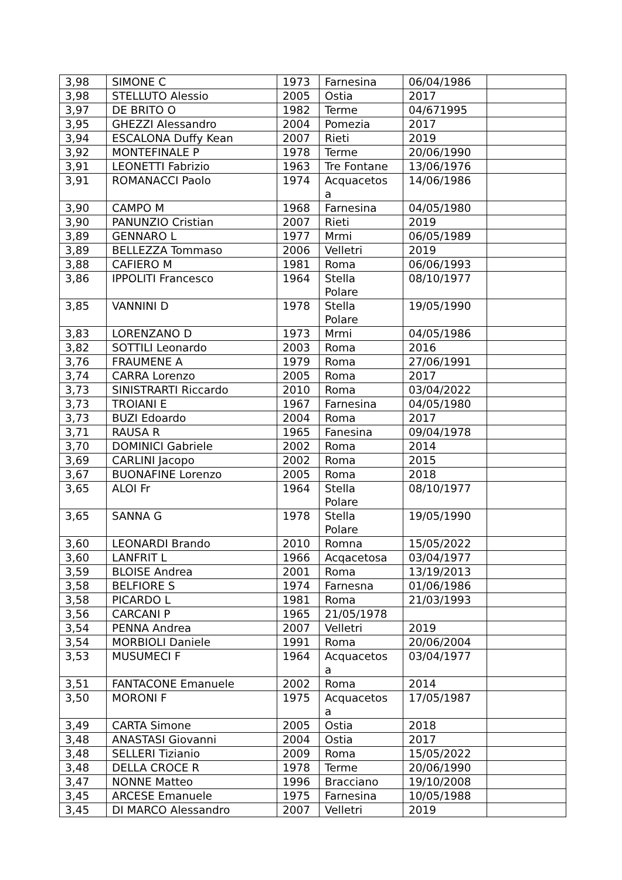| 3,98 | SIMONE C | 1973 | Farnesina | 06/04/1986 | |
| 3,98 | STELLUTO Alessio | 2005 | Ostia | 2017 | |
| 3,97 | DE BRITO O | 1982 | Terme | 04/671995 | |
| 3,95 | GHEZZI Alessandro | 2004 | Pomezia | 2017 | |
| 3,94 | ESCALONA Duffy Kean | 2007 | Rieti | 2019 | |
| 3,92 | MONTEFINALE P | 1978 | Terme | 20/06/1990 | |
| 3,91 | LEONETTI Fabrizio | 1963 | Tre Fontane | 13/06/1976 | |
| 3,91 | ROMANACCI Paolo | 1974 | Acquacetos a | 14/06/1986 | |
| 3,90 | CAMPO M | 1968 | Farnesina | 04/05/1980 | |
| 3,90 | PANUNZIO Cristian | 2007 | Rieti | 2019 | |
| 3,89 | GENNARO L | 1977 | Mrmi | 06/05/1989 | |
| 3,89 | BELLEZZA Tommaso | 2006 | Velletri | 2019 | |
| 3,88 | CAFIERO M | 1981 | Roma | 06/06/1993 | |
| 3,86 | IPPOLITI Francesco | 1964 | Stella Polare | 08/10/1977 | |
| 3,85 | VANNINI D | 1978 | Stella Polare | 19/05/1990 | |
| 3,83 | LORENZANO D | 1973 | Mrmi | 04/05/1986 | |
| 3,82 | SOTTILI Leonardo | 2003 | Roma | 2016 | |
| 3,76 | FRAUMENE A | 1979 | Roma | 27/06/1991 | |
| 3,74 | CARRA Lorenzo | 2005 | Roma | 2017 | |
| 3,73 | SINISTRARTI Riccardo | 2010 | Roma | 03/04/2022 | |
| 3,73 | TROIANI E | 1967 | Farnesina | 04/05/1980 | |
| 3,73 | BUZI Edoardo | 2004 | Roma | 2017 | |
| 3,71 | RAUSA R | 1965 | Fanesina | 09/04/1978 | |
| 3,70 | DOMINICI Gabriele | 2002 | Roma | 2014 | |
| 3,69 | CARLINI Jacopo | 2002 | Roma | 2015 | |
| 3,67 | BUONAFINE Lorenzo | 2005 | Roma | 2018 | |
| 3,65 | ALOI Fr | 1964 | Stella Polare | 08/10/1977 | |
| 3,65 | SANNA G | 1978 | Stella Polare | 19/05/1990 | |
| 3,60 | LEONARDI Brando | 2010 | Romna | 15/05/2022 | |
| 3,60 | LANFRIT L | 1966 | Acqacetosa | 03/04/1977 | |
| 3,59 | BLOISE Andrea | 2001 | Roma | 13/19/2013 | |
| 3,58 | BELFIORE S | 1974 | Farnesna | 01/06/1986 | |
| 3,58 | PICARDO L | 1981 | Roma | 21/03/1993 | |
| 3,56 | CARCANI P | 1965 | 21/05/1978 | | |
| 3,54 | PENNA Andrea | 2007 | Velletri | 2019 | |
| 3,54 | MORBIOLI Daniele | 1991 | Roma | 20/06/2004 | |
| 3,53 | MUSUMECI F | 1964 | Acquacetos a | 03/04/1977 | |
| 3,51 | FANTACONE Emanuele | 2002 | Roma | 2014 | |
| 3,50 | MORONI F | 1975 | Acquacetos a | 17/05/1987 | |
| 3,49 | CARTA Simone | 2005 | Ostia | 2018 | |
| 3,48 | ANASTASI Giovanni | 2004 | Ostia | 2017 | |
| 3,48 | SELLERI Tizianio | 2009 | Roma | 15/05/2022 | |
| 3,48 | DELLA CROCE R | 1978 | Terme | 20/06/1990 | |
| 3,47 | NONNE Matteo | 1996 | Bracciano | 19/10/2008 | |
| 3,45 | ARCESE Emanuele | 1975 | Farnesina | 10/05/1988 | |
| 3,45 | DI MARCO Alessandro | 2007 | Velletri | 2019 | |